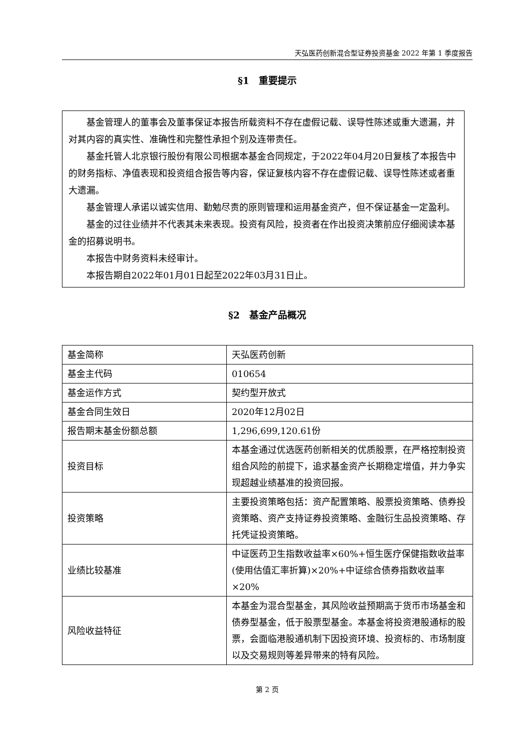天弘医药创新混合型证券投资基金 2022 年第 1 季度报告
§1　重要提示
基金管理人的董事会及董事保证本报告所载资料不存在虚假记载、误导性陈述或重大遗漏，并对其内容的真实性、准确性和完整性承担个别及连带责任。
基金托管人北京银行股份有限公司根据本基金合同规定，于2022年04月20日复核了本报告中的财务指标、净值表现和投资组合报告等内容，保证复核内容不存在虚假记载、误导性陈述或者重大遗漏。
基金管理人承诺以诚实信用、勤勉尽责的原则管理和运用基金资产，但不保证基金一定盈利。
基金的过往业绩并不代表其未来表现。投资有风险，投资者在作出投资决策前应仔细阅读本基金的招募说明书。
本报告中财务资料未经审计。
本报告期自2022年01月01日起至2022年03月31日止。
§2　基金产品概况
| 基金简称 | 天弘医药创新 |
| 基金主代码 | 010654 |
| 基金运作方式 | 契约型开放式 |
| 基金合同生效日 | 2020年12月02日 |
| 报告期末基金份额总额 | 1,296,699,120.61份 |
| 投资目标 | 本基金通过优选医药创新相关的优质股票，在严格控制投资组合风险的前提下，追求基金资产长期稳定增值，并力争实现超越业绩基准的投资回报。 |
| 投资策略 | 主要投资策略包括：资产配置策略、股票投资策略、债券投资策略、资产支持证券投资策略、金融衍生品投资策略、存托凭证投资策略。 |
| 业绩比较基准 | 中证医药卫生指数收益率×60%+恒生医疗保健指数收益率(使用估值汇率折算)×20%+中证综合债券指数收益率×20% |
| 风险收益特征 | 本基金为混合型基金，其风险收益预期高于货币市场基金和债券型基金，低于股票型基金。本基金将投资港股通标的股票，会面临港股通机制下因投资环境、投资标的、市场制度以及交易规则等差异带来的特有风险。 |
第 2 页